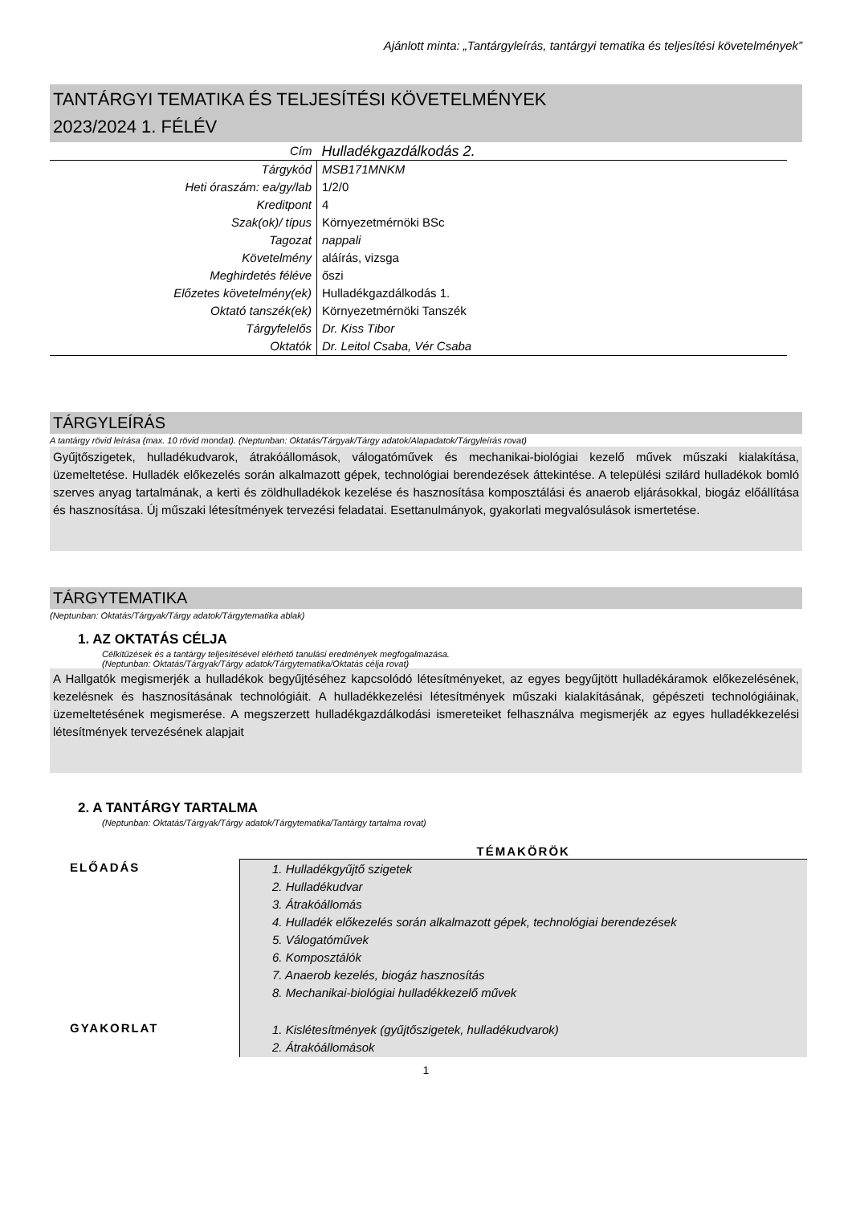Ajánlott minta: „Tantárgyleírás, tantárgyi tematika és teljesítési követelmények”
TANTÁRGYI TEMATIKA ÉS TELJESÍTÉSI KÖVETELMÉNYEK
2023/2024 1. FÉLÉV
| Cím | Hulladékgazdálkodás 2. |
| Tárgykód | MSB171MNKM |
| Heti óraszám: ea/gy/lab | 1/2/0 |
| Kreditpont | 4 |
| Szak(ok)/ típus | Környezetmérnöki BSc |
| Tagozat | nappali |
| Követelmény | aláírás, vizsga |
| Meghirdetés féléve | őszi |
| Előzetes követelmény(ek) | Hulladékgazdálkodás 1. |
| Oktató tanszék(ek) | Környezetmérnöki Tanszék |
| Tárgyfelelős | Dr. Kiss Tibor |
| Oktatók | Dr. Leitol Csaba, Vér Csaba |
TÁRGYLEÍRÁS
A tantárgy rövid leírása (max. 10 rövid mondat). (Neptunban: Oktatás/Tárgyak/Tárgy adatok/Alapadatok/Tárgyleírás rovat)
Gyűjtőszigetek, hulladékudvarok, átrakóállomások, válogatóművek és mechanikai-biológiai kezelő művek műszaki kialakítása, üzemeltetése. Hulladék előkezelés során alkalmazott gépek, technológiai berendezések áttekintése. A települési szilárd hulladékok bomló szerves anyag tartalmának, a kerti és zöldhulladékok kezelése és hasznosítása komposztálási és anaerob eljárásokkal, biogáz előállítása és hasznosítása. Új műszaki létesítmények tervezési feladatai. Esettanulmányok, gyakorlati megvalósulások ismertetése.
TÁRGYTEMATIKA
(Neptunban: Oktatás/Tárgyak/Tárgy adatok/Tárgytematika ablak)
1. AZ OKTATÁS CÉLJA
Célkitűzések és a tantárgy teljesítésével elérhető tanulási eredmények megfogalmazása.
(Neptunban: Oktatás/Tárgyak/Tárgy adatok/Tárgytematika/Oktatás célja rovat)
A Hallgatók megismerjék a hulladékok begyűjtéséhez kapcsolódó létesítményeket, az egyes begyűjtött hulladékáramok előkezelésének, kezelésnek és hasznosításának technológiáit. A hulladékkezelési létesítmények műszaki kialakításának, gépészeti technológiáinak, üzemeltetésének megismerése. A megszerzett hulladékgazdálkodási ismereteiket felhasználva megismerjék az egyes hulladékkezelési létesítmények tervezésének alapjait
2. A TANTÁRGY TARTALMA
(Neptunban: Oktatás/Tárgyak/Tárgy adatok/Tárgytematika/Tantárgy tartalma rovat)
| | TÉMAKÖRÖK |
| ELŐADÁS | 1. Hulladékgyűjtő szigetek 2. Hulladékudvar 3. Átrakóállomás 4. Hulladék előkezelés során alkalmazott gépek, technológiai berendezések 5. Válogatóművek 6. Komposztálók 7. Anaerob kezelés, biogáz hasznosítás 8. Mechanikai-biológiai hulladékkezelő művek |
| GYAKORLAT | 1. Kislétesítmények (gyűjtőszigetek, hulladékudvarok) 2. Átrakóállomások |
1